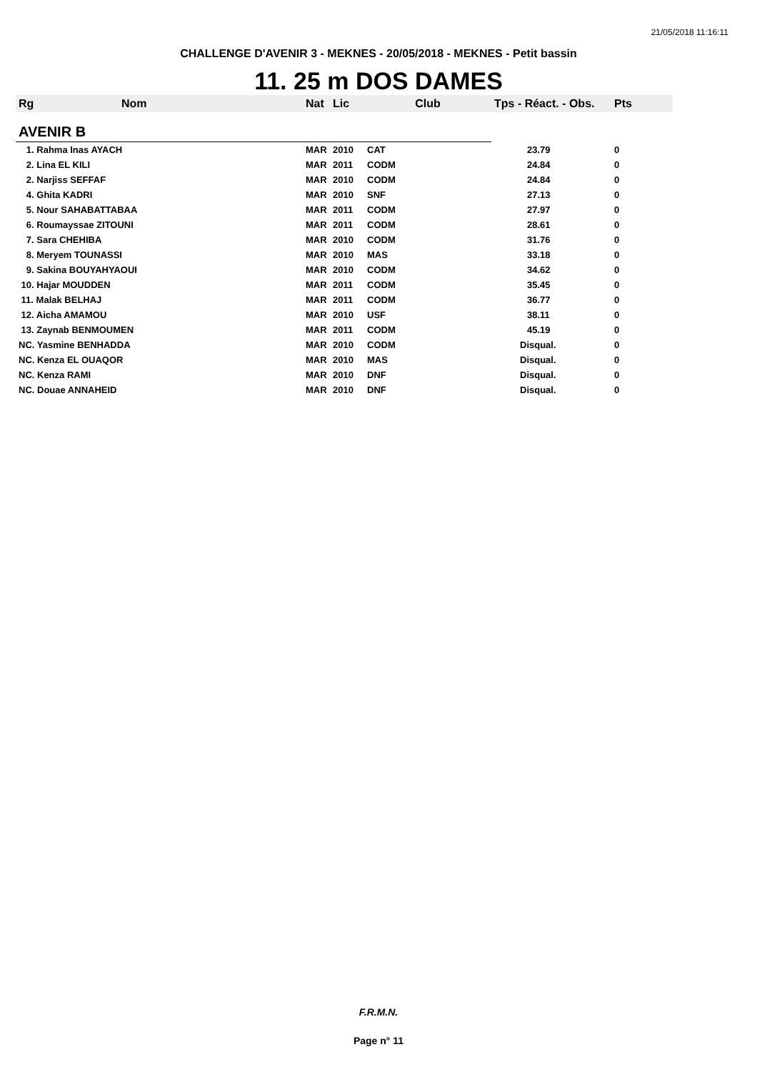21/05/2018 11:16:11
CHALLENGE D'AVENIR 3 - MEKNES - 20/05/2018 - MEKNES - Petit bassin
11. 25 m DOS DAMES
| Rg | Nom | Nat | Lic | Club | Tps - Réact. - Obs. | Pts |
| --- | --- | --- | --- | --- | --- | --- |
| AVENIR B | | | | | | |
| 1. Rahma Inas AYACH | | MAR | 2010 | CAT | 23.79 | 0 |
| 2. Lina EL KILI | | MAR | 2011 | CODM | 24.84 | 0 |
| 2. Narjiss SEFFAF | | MAR | 2010 | CODM | 24.84 | 0 |
| 4. Ghita KADRI | | MAR | 2010 | SNF | 27.13 | 0 |
| 5. Nour SAHABATTABAA | | MAR | 2011 | CODM | 27.97 | 0 |
| 6. Roumayssae ZITOUNI | | MAR | 2011 | CODM | 28.61 | 0 |
| 7. Sara CHEHIBA | | MAR | 2010 | CODM | 31.76 | 0 |
| 8. Meryem TOUNASSI | | MAR | 2010 | MAS | 33.18 | 0 |
| 9. Sakina BOUYAHYAOUI | | MAR | 2010 | CODM | 34.62 | 0 |
| 10. Hajar MOUDDEN | | MAR | 2011 | CODM | 35.45 | 0 |
| 11. Malak BELHAJ | | MAR | 2011 | CODM | 36.77 | 0 |
| 12. Aicha AMAMOU | | MAR | 2010 | USF | 38.11 | 0 |
| 13. Zaynab BENMOUMEN | | MAR | 2011 | CODM | 45.19 | 0 |
| NC. Yasmine BENHADDA | | MAR | 2010 | CODM | Disqual. | 0 |
| NC. Kenza EL OUAQOR | | MAR | 2010 | MAS | Disqual. | 0 |
| NC. Kenza RAMI | | MAR | 2010 | DNF | Disqual. | 0 |
| NC. Douae ANNAHEID | | MAR | 2010 | DNF | Disqual. | 0 |
F.R.M.N.
Page n° 11